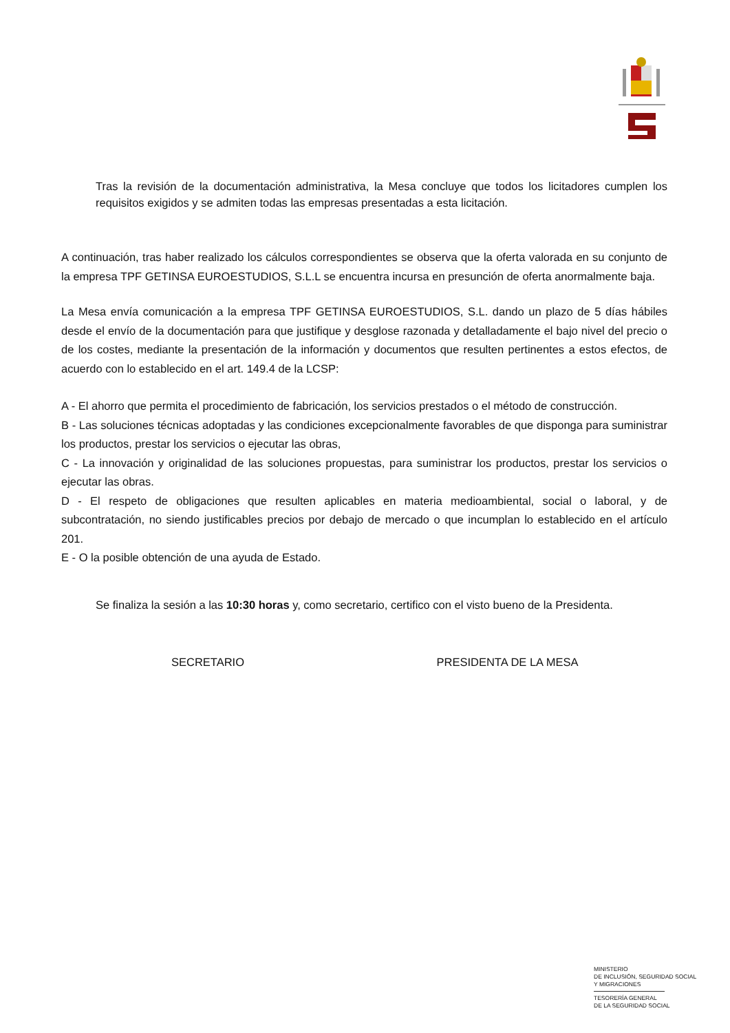Tras la revisión de la documentación administrativa, la Mesa concluye que todos los licitadores cumplen los requisitos exigidos y se admiten todas las empresas presentadas a esta licitación.
A continuación, tras haber realizado los cálculos correspondientes se observa que la oferta valorada en su conjunto de la empresa TPF GETINSA EUROESTUDIOS, S.L.L se encuentra incursa en presunción de oferta anormalmente baja.
La Mesa envía comunicación a la empresa TPF GETINSA EUROESTUDIOS, S.L. dando un plazo de 5 días hábiles desde el envío de la documentación para que justifique y desglose razonada y detalladamente el bajo nivel del precio o de los costes, mediante la presentación de la información y documentos que resulten pertinentes a estos efectos, de acuerdo con lo establecido en el art. 149.4 de la LCSP:
A - El ahorro que permita el procedimiento de fabricación, los servicios prestados o el método de construcción.
B - Las soluciones técnicas adoptadas y las condiciones excepcionalmente favorables de que disponga para suministrar los productos, prestar los servicios o ejecutar las obras,
C - La innovación y originalidad de las soluciones propuestas, para suministrar los productos, prestar los servicios o ejecutar las obras.
D - El respeto de obligaciones que resulten aplicables en materia medioambiental, social o laboral, y de subcontratación, no siendo justificables precios por debajo de mercado o que incumplan lo establecido en el artículo 201.
E - O la posible obtención de una ayuda de Estado.
Se finaliza la sesión a las 10:30 horas y, como secretario, certifico con el visto bueno de la Presidenta.
SECRETARIO PRESIDENTA DE LA MESA
MINISTERIO
DE INCLUSIÓN, SEGURIDAD SOCIAL
Y MIGRACIONES
TESORERÍA GENERAL
DE LA SEGURIDAD SOCIAL